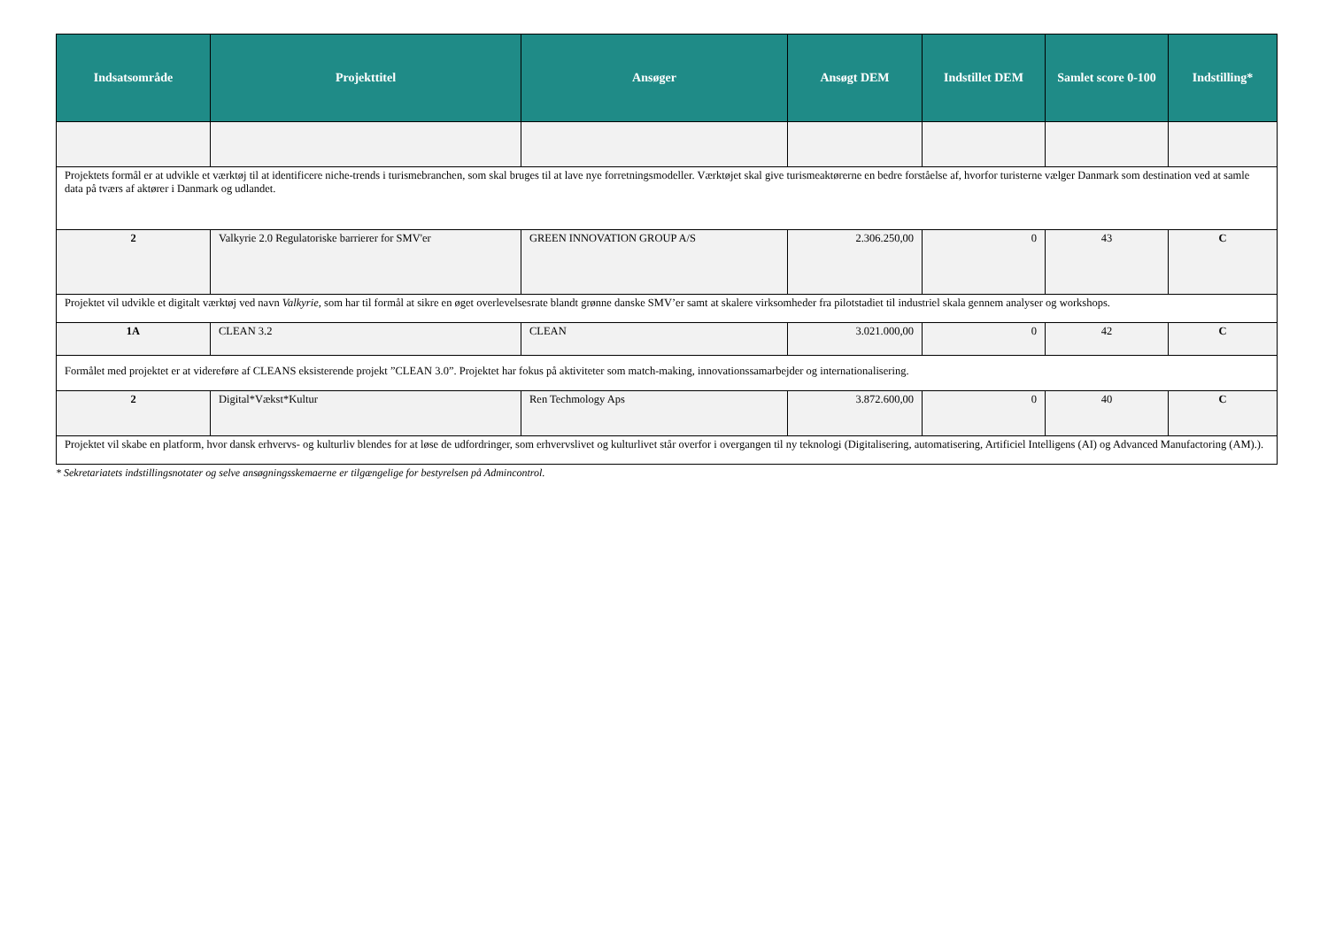| Indsatsområde | Projekttitel | Ansøger | Ansøgt DEM | Indstillet DEM | Samlet score 0-100 | Indstilling* |
| --- | --- | --- | --- | --- | --- | --- |
| Projektets formål er at udvikle et værktøj til at identificere niche-trends i turismebranchen, som skal bruges til at lave nye forretningsmodeller. Værktøjet skal give turismeaktørerne en bedre forståelse af, hvorfor turisterne vælger Danmark som destination ved at samle data på tværs af aktører i Danmark og udlandet. | | | | | | |
| 2 | Valkyrie 2.0 Regulatoriske barrierer for SMV'er | GREEN INNOVATION GROUP A/S | 2.306.250,00 | 0 | 43 | C |
| Projektet vil udvikle et digitalt værktøj ved navn Valkyrie , som har til formål at sikre en øget overlevelsesrate blandt grønne danske SMV’er samt at skalere virksomheder fra pilotstadiet til industriel skala gennem analyser og workshops. | | | | | | |
| 1A | CLEAN 3.2 | CLEAN | 3.021.000,00 | 0 | 42 | C |
| Formålet med projektet er at videreføre af CLEANS eksisterende projekt ”CLEAN 3.0”. Projektet har fokus på aktiviteter som match-making, innovationssamarbejder og internationalisering. | | | | | | |
| 2 | Digital*Vækst*Kultur | Ren Techmology Aps | 3.872.600,00 | 0 | 40 | C |
| Projektet vil skabe en platform, hvor dansk erhvervs- og kulturliv blendes for at løse de udfordringer, som erhvervslivet og kulturlivet står overfor i overgangen til ny teknologi (Digitalisering, automatisering, Artificiel Intelligens (AI) og Advanced Manufactoring (AM).). | | | | | | |
* Sekretariatets indstillingsnotater og selve ansøgningsskemaerne er tilgængelige for bestyrelsen på Admincontrol.